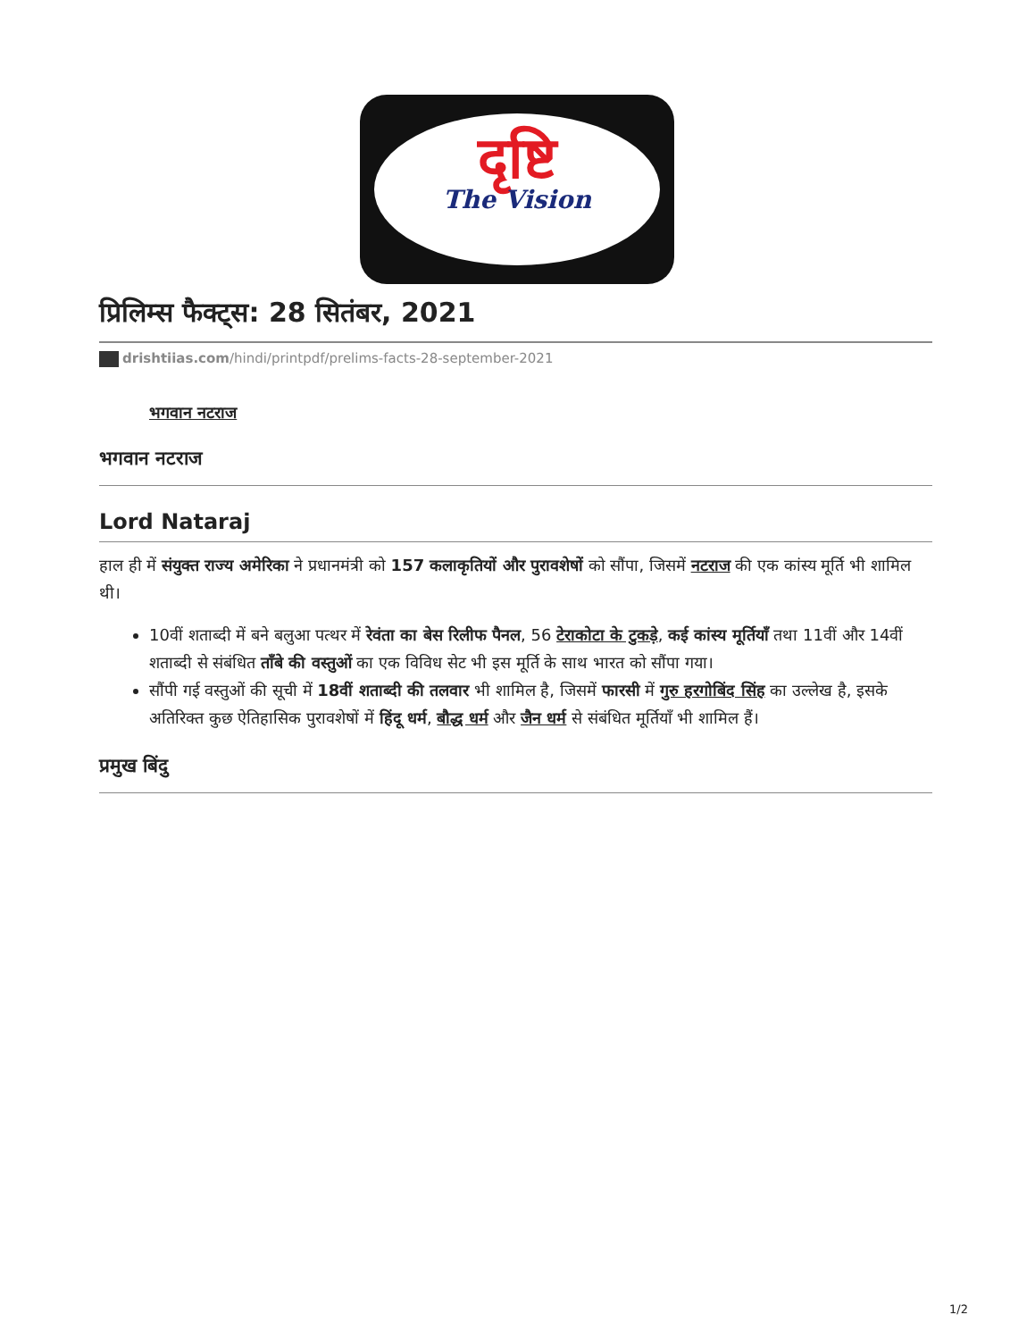दृष्टि
The Vision
प्रिलिम्स फैक्ट्स: 28 सितंबर, 2021
drishtiias.com/hindi/printpdf/prelims-facts-28-september-2021
भगवान नटराज
भगवान नटराज
Lord Nataraj
हाल ही में संयुक्त राज्य अमेरिका ने प्रधानमंत्री को 157 कलाकृतियों और पुरावशेषों को सौंपा, जिसमें नटराज की एक कांस्य मूर्ति भी शामिल थी।
10वीं शताब्दी में बने बलुआ पत्थर में रेवंता का बेस रिलीफ पैनल, 56 टेराकोटा के टुकड़े, कई कांस्य मूर्तियाँ तथा 11वीं और 14वीं शताब्दी से संबंधित ताँबे की वस्तुओं का एक विविध सेट भी इस मूर्ति के साथ भारत को सौंपा गया।
सौंपी गई वस्तुओं की सूची में 18वीं शताब्दी की तलवार भी शामिल है, जिसमें फारसी में गुरु हरगोबिंद सिंह का उल्लेख है, इसके अतिरिक्त कुछ ऐतिहासिक पुरावशेषों में हिंदू धर्म, बौद्ध धर्म और जैन धर्म से संबंधित मूर्तियाँ भी शामिल हैं।
प्रमुख बिंदु
1/2